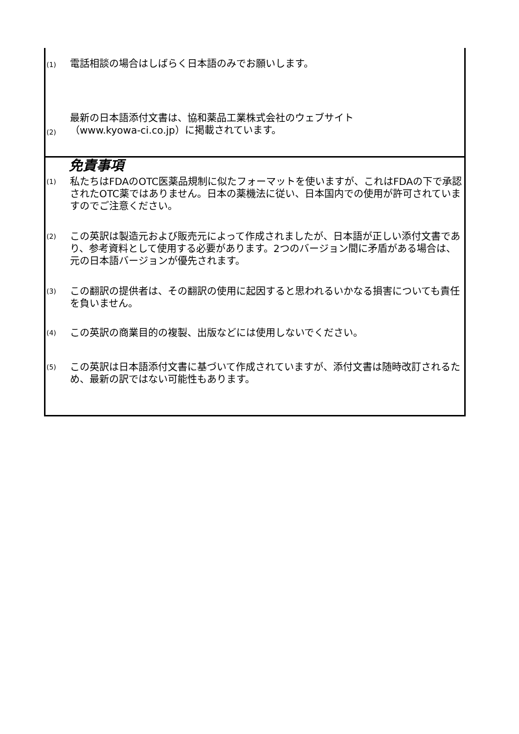| (1) | 電話相談の場合はしばらく日本語のみでお願いします。 |
| (2) | 最新の日本語添付文書は、協和薬品工業株式会社のウェブサイト （www.kyowa-ci.co.jp）に掲載されています。 |
| 免責事項 / (1) / 私たちはFDAのOTC医薬品規制に似たフォーマットを使いますが、これはFDAの下で承認されたOTC薬ではありません。日本の薬機法に従い、日本国内での使用が許可されていますのでご注意ください。 / / (2) / この英訳は製造元および販売元によって作成されましたが、日本語が正しい添付文書であり、参考資料として使用する必要があります。2つのバージョン間に矛盾がある場合は、元の日本語バージョンが優先されます。 / / (3) / この翻訳の提供者は、その翻訳の使用に起因すると思われるいかなる損害についても責任を負いません。 / / (4) / この英訳の商業目的の複製、出版などには使用しないでください。 / / (5) / この英訳は日本語添付文書に基づいて作成されていますが、添付文書は随時改訂されるため、最新の訳ではない可能性もあります。 / | |